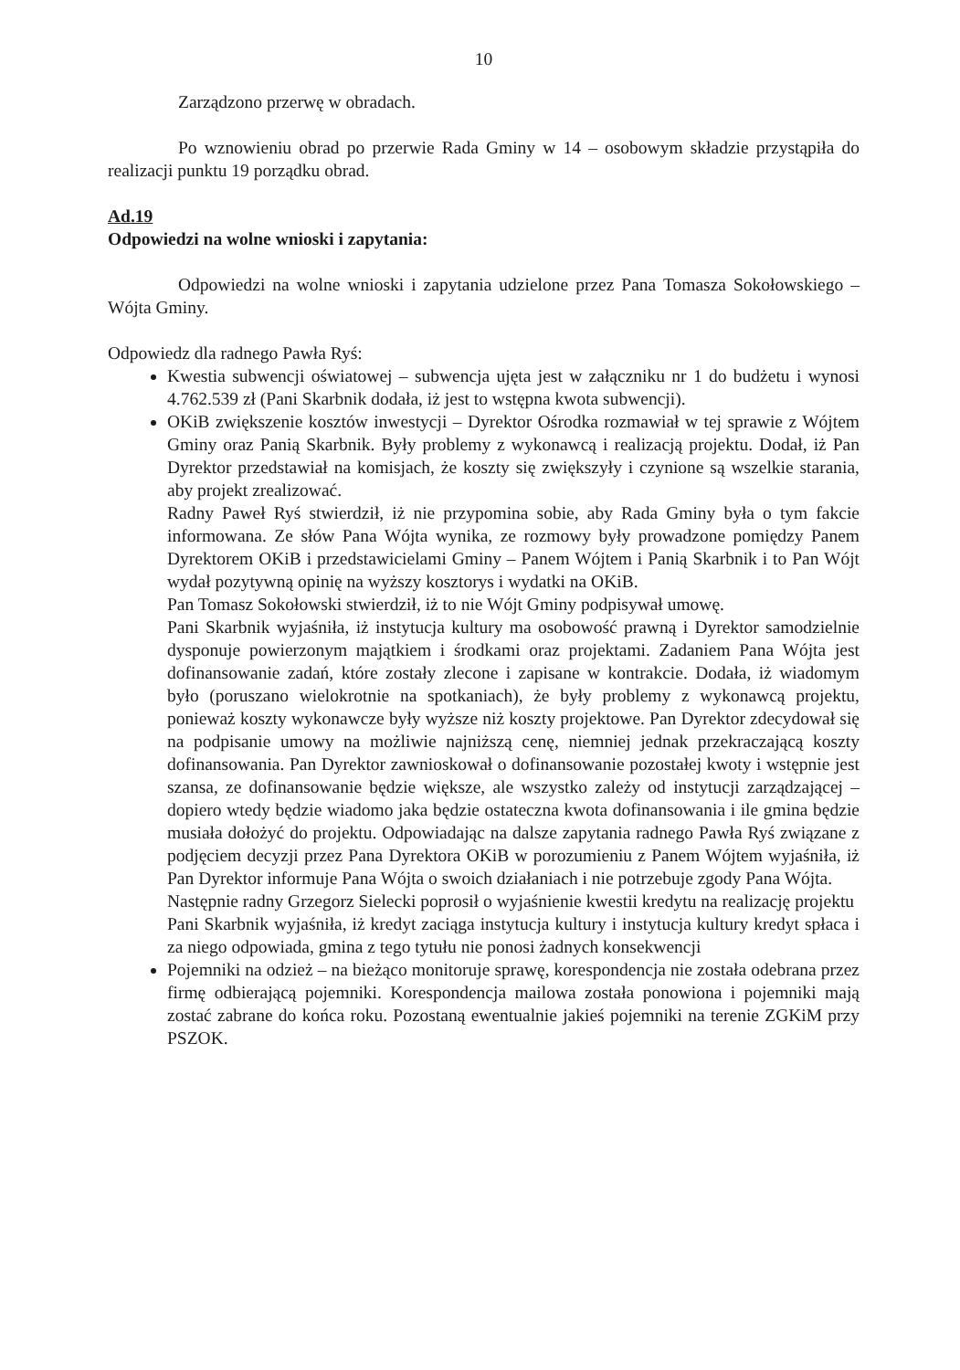10
Zarządzono przerwę w obradach.
Po wznowieniu obrad po przerwie Rada Gminy w 14 – osobowym składzie przystąpiła do realizacji punktu 19 porządku obrad.
Ad.19
Odpowiedzi na wolne wnioski i zapytania:
Odpowiedzi na wolne wnioski i zapytania udzielone przez Pana Tomasza Sokołowskiego – Wójta Gminy.
Odpowiedz dla radnego Pawła Ryś:
Kwestia subwencji oświatowej – subwencja ujęta jest w załączniku nr 1 do budżetu i wynosi 4.762.539 zł (Pani Skarbnik dodała, iż jest to wstępna kwota subwencji).
OKiB zwiększenie kosztów inwestycji – Dyrektor Ośrodka rozmawiał w tej sprawie z Wójtem Gminy oraz Panią Skarbnik. Były problemy z wykonawcą i realizacją projektu. Dodał, iż Pan Dyrektor przedstawiał na komisjach, że koszty się zwiększyły i czynione są wszelkie starania, aby projekt zrealizować.
Radny Paweł Ryś stwierdził, iż nie przypomina sobie, aby Rada Gminy była o tym fakcie informowana. Ze słów Pana Wójta wynika, ze rozmowy były prowadzone pomiędzy Panem Dyrektorem OKiB i przedstawicielami Gminy – Panem Wójtem i Panią Skarbnik i to Pan Wójt wydał pozytywną opinię na wyższy kosztorys i wydatki na OKiB.
Pan Tomasz Sokołowski stwierdził, iż to nie Wójt Gminy podpisywał umowę.
Pani Skarbnik wyjaśniła, iż instytucja kultury ma osobowość prawną i Dyrektor samodzielnie dysponuje powierzonym majątkiem i środkami oraz projektami. Zadaniem Pana Wójta jest dofinansowanie zadań, które zostały zlecone i zapisane w kontrakcie. Dodała, iż wiadomym było (poruszano wielokrotnie na spotkaniach), że były problemy z wykonawcą projektu, ponieważ koszty wykonawcze były wyższe niż koszty projektowe. Pan Dyrektor zdecydował się na podpisanie umowy na możliwie najniższą cenę, niemniej jednak przekraczającą koszty dofinansowania. Pan Dyrektor zawnioskował o dofinansowanie pozostałej kwoty i wstępnie jest szansa, ze dofinansowanie będzie większe, ale wszystko zależy od instytucji zarządzającej – dopiero wtedy będzie wiadomo jaka będzie ostateczna kwota dofinansowania i ile gmina będzie musiała dołożyć do projektu. Odpowiadając na dalsze zapytania radnego Pawła Ryś związane z podjęciem decyzji przez Pana Dyrektora OKiB w porozumieniu z Panem Wójtem wyjaśniła, iż Pan Dyrektor informuje Pana Wójta o swoich działaniach i nie potrzebuje zgody Pana Wójta.
Następnie radny Grzegorz Sielecki poprosił o wyjaśnienie kwestii kredytu na realizację projektu
Pani Skarbnik wyjaśniła, iż kredyt zaciąga instytucja kultury i instytucja kultury kredyt spłaca i za niego odpowiada, gmina z tego tytułu nie ponosi żadnych konsekwencji
Pojemniki na odzież – na bieżąco monitoruje sprawę, korespondencja nie została odebrana przez firmę odbierającą pojemniki. Korespondencja mailowa została ponowiona i pojemniki mają zostać zabrane do końca roku. Pozostaną ewentualnie jakieś pojemniki na terenie ZGKiM przy PSZOK.